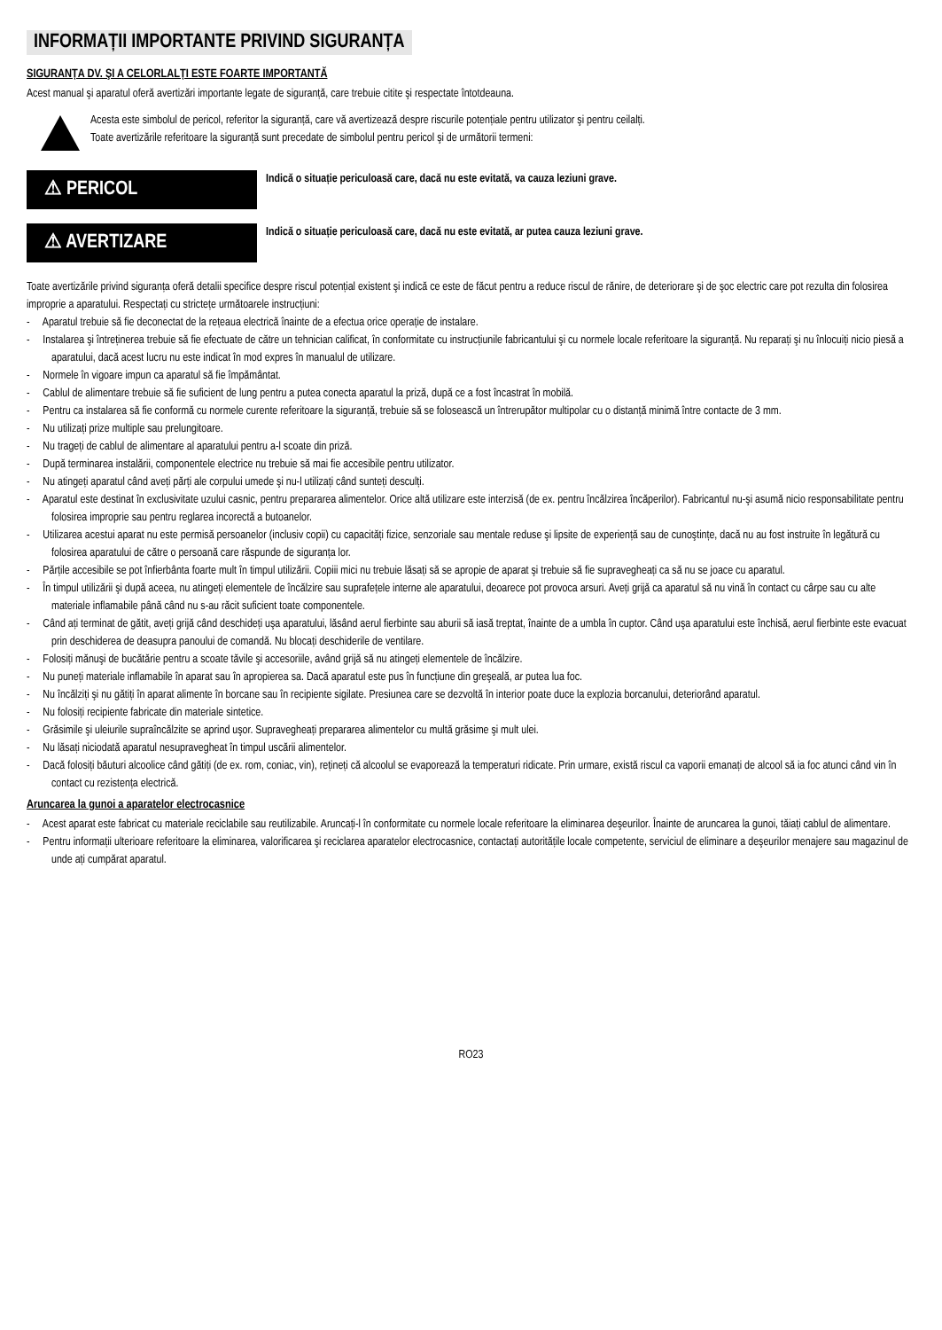INFORMAȚII IMPORTANTE PRIVIND SIGURANȚA
SIGURANȚA DV. ŞI A CELORLALȚI ESTE FOARTE IMPORTANTĂ
Acest manual şi aparatul oferă avertizări importante legate de siguranță, care trebuie citite şi respectate întotdeauna.
Acesta este simbolul de pericol, referitor la siguranță, care vă avertizează despre riscurile potențiale pentru utilizator şi pentru ceilalți.
Toate avertizările referitoare la siguranță sunt precedate de simbolul pentru pericol şi de următorii termeni:
⚠ PERICOL
Indică o situație periculoasă care, dacă nu este evitată, va cauza leziuni grave.
⚠ AVERTIZARE
Indică o situație periculoasă care, dacă nu este evitată, ar putea cauza leziuni grave.
Toate avertizările privind siguranța oferă detalii specifice despre riscul potențial existent şi indică ce este de făcut pentru a reduce riscul de rănire, de deteriorare şi de şoc electric care pot rezulta din folosirea improprie a aparatului. Respectați cu strictețe următoarele instrucțiuni:
- Aparatul trebuie să fie deconectat de la rețeaua electrică înainte de a efectua orice operație de instalare.
- Instalarea şi întreținerea trebuie să fie efectuate de către un tehnician calificat, în conformitate cu instrucțiunile fabricantului şi cu normele locale referitoare la siguranță. Nu reparați şi nu înlocuiți nicio piesă a aparatului, dacă acest lucru nu este indicat în mod expres în manualul de utilizare.
- Normele în vigoare impun ca aparatul să fie împământat.
- Cablul de alimentare trebuie să fie suficient de lung pentru a putea conecta aparatul la priză, după ce a fost încastrat în mobilă.
- Pentru ca instalarea să fie conformă cu normele curente referitoare la siguranță, trebuie să se folosească un întrerupător multipolar cu o distanță minimă între contacte de 3 mm.
- Nu utilizați prize multiple sau prelungitoare.
- Nu trageți de cablul de alimentare al aparatului pentru a-l scoate din priză.
- După terminarea instalării, componentele electrice nu trebuie să mai fie accesibile pentru utilizator.
- Nu atingeți aparatul când aveți părți ale corpului umede şi nu-l utilizați când sunteți desculți.
- Aparatul este destinat în exclusivitate uzului casnic, pentru prepararea alimentelor. Orice altă utilizare este interzisă (de ex. pentru încălzirea încăperilor). Fabricantul nu-şi asumă nicio responsabilitate pentru folosirea improprie sau pentru reglarea incorectă a butoanelor.
- Utilizarea acestui aparat nu este permisă persoanelor (inclusiv copii) cu capacități fizice, senzoriale sau mentale reduse şi lipsite de experiență sau de cunoştințe, dacă nu au fost instruite în legătură cu folosirea aparatului de către o persoană care răspunde de siguranța lor.
- Părțile accesibile se pot înfierbânta foarte mult în timpul utilizării. Copiii mici nu trebuie lăsați să se apropie de aparat şi trebuie să fie supravegheați ca să nu se joace cu aparatul.
- În timpul utilizării şi după aceea, nu atingeți elementele de încălzire sau suprafețele interne ale aparatului, deoarece pot provoca arsuri. Aveți grijă ca aparatul să nu vină în contact cu cârpe sau cu alte materiale inflamabile până când nu s-au răcit suficient toate componentele.
- Când ați terminat de gătit, aveți grijă când deschideți uşa aparatului, lăsând aerul fierbinte sau aburii să iasă treptat, înainte de a umbla în cuptor. Când uşa aparatului este închisă, aerul fierbinte este evacuat prin deschiderea de deasupra panoului de comandă. Nu blocați deschiderile de ventilare.
- Folosiți mănuşi de bucătărie pentru a scoate tăvile şi accesoriile, având grijă să nu atingeți elementele de încălzire.
- Nu puneți materiale inflamabile în aparat sau în apropierea sa. Dacă aparatul este pus în funcțiune din greşeală, ar putea lua foc.
- Nu încălziți şi nu gătiți în aparat alimente în borcane sau în recipiente sigilate. Presiunea care se dezvoltă în interior poate duce la explozia borcanului, deteriorând aparatul.
- Nu folosiți recipiente fabricate din materiale sintetice.
- Grăsimile şi uleiurile supraîncălzite se aprind uşor. Supravegheați prepararea alimentelor cu multă grăsime şi mult ulei.
- Nu lăsați niciodată aparatul nesupravegheat în timpul uscării alimentelor.
- Dacă folosiți băuturi alcoolice când gătiți (de ex. rom, coniac, vin), rețineți că alcoolul se evaporează la temperaturi ridicate. Prin urmare, există riscul ca vaporii emanați de alcool să ia foc atunci când vin în contact cu rezistența electrică.
Aruncarea la gunoi a aparatelor electrocasnice
- Acest aparat este fabricat cu materiale reciclabile sau reutilizabile. Aruncați-l în conformitate cu normele locale referitoare la eliminarea deşeurilor. Înainte de aruncarea la gunoi, tăiați cablul de alimentare.
- Pentru informații ulterioare referitoare la eliminarea, valorificarea şi reciclarea aparatelor electrocasnice, contactați autoritățile locale competente, serviciul de eliminare a deşeurilor menajere sau magazinul de unde ați cumpărat aparatul.
RO23